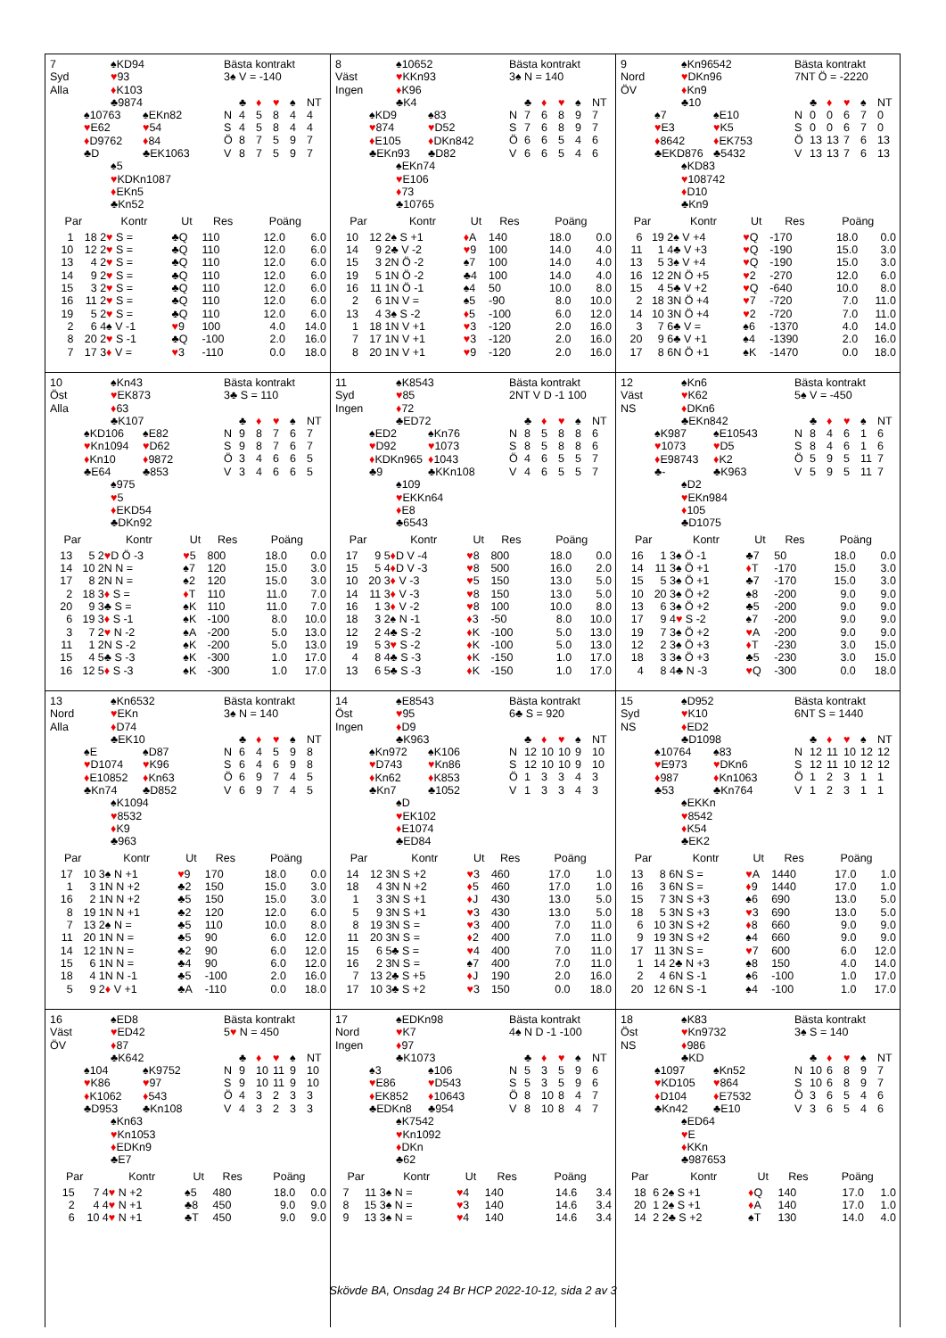7
Syd
Alla
♠KD94
♥93
♦K103
♣9874
♠10763
♥E62
♦D9762
♣D
♠EKn82
♥54
♦84
♣EK1063
♠5
♥KDKn1087
♦EKn5
♣Kn52
Bästa kontrakt
3♠ V = -140
| | ♣ | ♦ | ♥ | ♠ | NT |
| N | 4 | 5 | 8 | 4 | 4 |
| S | 4 | 5 | 8 | 4 | 4 |
| Ö | 8 | 7 | 5 | 9 | 7 |
| V | 8 | 7 | 5 | 9 | 7 |
| Par | | Kontr | Ut | Res | Poäng | |
| --- | --- | --- | --- | --- | --- | --- |
| 1 | 18 | 2 ♥ S = | ♣Q | 110 | 12.0 | 6.0 |
| 10 | 12 | 2 ♥ S = | ♣Q | 110 | 12.0 | 6.0 |
| 13 | 4 | 2 ♥ S = | ♣Q | 110 | 12.0 | 6.0 |
| 14 | 9 | 2 ♥ S = | ♣Q | 110 | 12.0 | 6.0 |
| 15 | 3 | 2 ♥ S = | ♣Q | 110 | 12.0 | 6.0 |
| 16 | 11 | 2 ♥ S = | ♣Q | 110 | 12.0 | 6.0 |
| 19 | 5 | 2 ♥ S = | ♣Q | 110 | 12.0 | 6.0 |
| 2 | 6 | 4♠ V -1 | ♥ 9 | 100 | 4.0 | 14.0 |
| 8 | 20 | 2 ♥ S -1 | ♣Q | -100 | 2.0 | 16.0 |
| 7 | 17 | 3 ♦ V = | ♥ 3 | -110 | 0.0 | 18.0 |
8
Väst
Ingen
♠10652
♥KKn93
♦K96
♣K4
♠KD9
♥874
♦E105
♣EKn93
♠83
♥D52
♦DKn842
♣D82
♠EKn74
♥E106
♦73
♣10765
Bästa kontrakt
3♠ N = 140
| | ♣ | ♦ | ♥ | ♠ | NT |
| N | 7 | 6 | 8 | 9 | 7 |
| S | 7 | 6 | 8 | 9 | 7 |
| Ö | 6 | 6 | 5 | 4 | 6 |
| V | 6 | 6 | 5 | 4 | 6 |
| Par | | Kontr | Ut | Res | Poäng | |
| --- | --- | --- | --- | --- | --- | --- |
| 10 | 12 | 2♠ S +1 | ♦ A | 140 | 18.0 | 0.0 |
| 14 | 9 | 2♣ V -2 | ♥ 9 | 100 | 14.0 | 4.0 |
| 15 | 3 | 2N Ö -2 | ♠7 | 100 | 14.0 | 4.0 |
| 19 | 5 | 1N Ö -2 | ♣4 | 100 | 14.0 | 4.0 |
| 16 | 11 | 1N Ö -1 | ♠4 | 50 | 10.0 | 8.0 |
| 2 | 6 | 1N V = | ♠5 | -90 | 8.0 | 10.0 |
| 13 | 4 | 3♠ S -2 | ♦ 5 | -100 | 6.0 | 12.0 |
| 1 | 18 | 1N V +1 | ♥ 3 | -120 | 2.0 | 16.0 |
| 7 | 17 | 1N V +1 | ♥ 3 | -120 | 2.0 | 16.0 |
| 8 | 20 | 1N V +1 | ♥ 9 | -120 | 2.0 | 16.0 |
9
Nord
ÖV
♠Kn96542
♥DKn96
♦Kn9
♣10
♠7
♥E3
♦8642
♣EKD876
♠E10
♥K5
♦EK753
♣5432
♠KD83
♥108742
♦D10
♣Kn9
Bästa kontrakt
7NT Ö = -2220
| | ♣ | ♦ | ♥ | ♠ | NT |
| N | 0 | 0 | 6 | 7 | 0 |
| S | 0 | 0 | 6 | 7 | 0 |
| Ö | 13 | 13 | 7 | 6 | 13 |
| V | 13 | 13 | 7 | 6 | 13 |
| Par | | Kontr | Ut | Res | Poäng | |
| --- | --- | --- | --- | --- | --- | --- |
| 6 | 19 | 2♠ V +4 | ♥ Q | -170 | 18.0 | 0.0 |
| 11 | 1 | 4♣ V +3 | ♥ Q | -190 | 15.0 | 3.0 |
| 13 | 5 | 3♠ V +4 | ♥ Q | -190 | 15.0 | 3.0 |
| 16 | 12 | 2N Ö +5 | ♥ 2 | -270 | 12.0 | 6.0 |
| 15 | 4 | 5♣ V +2 | ♥ Q | -640 | 10.0 | 8.0 |
| 2 | 18 | 3N Ö +4 | ♥ 7 | -720 | 7.0 | 11.0 |
| 14 | 10 | 3N Ö +4 | ♥ 2 | -720 | 7.0 | 11.0 |
| 3 | 7 | 6♣ V = | ♠6 | -1370 | 4.0 | 14.0 |
| 20 | 9 | 6♣ V +1 | ♠4 | -1390 | 2.0 | 16.0 |
| 17 | 8 | 6N Ö +1 | ♠K | -1470 | 0.0 | 18.0 |
10
Öst
Alla
♠Kn43
♥EK873
♦63
♣K107
♠KD106
♥Kn1094
♦Kn10
♣E64
♠E82
♥D62
♦9872
♣853
♠975
♥5
♦EKD54
♣DKn92
Bästa kontrakt
3♣ S = 110
| | ♣ | ♦ | ♥ | ♠ | NT |
| N | 9 | 8 | 7 | 6 | 7 |
| S | 9 | 8 | 7 | 6 | 7 |
| Ö | 3 | 4 | 6 | 6 | 5 |
| V | 3 | 4 | 6 | 6 | 5 |
| Par | | Kontr | Ut | Res | Poäng | |
| --- | --- | --- | --- | --- | --- | --- |
| 13 | 5 | 2 ♥ D Ö -3 | ♥ 5 | 800 | 18.0 | 0.0 |
| 14 | 10 | 2N N = | ♠7 | 120 | 15.0 | 3.0 |
| 17 | 8 | 2N N = | ♠2 | 120 | 15.0 | 3.0 |
| 2 | 18 | 3 ♦ S = | ♦ T | 110 | 11.0 | 7.0 |
| 20 | 9 | 3♣ S = | ♠K | 110 | 11.0 | 7.0 |
| 6 | 19 | 3 ♦ S -1 | ♠K | -100 | 8.0 | 10.0 |
| 3 | 7 | 2 ♥ N -2 | ♠A | -200 | 5.0 | 13.0 |
| 11 | 1 | 2N S -2 | ♠K | -200 | 5.0 | 13.0 |
| 15 | 4 | 5♣ S -3 | ♠K | -300 | 1.0 | 17.0 |
| 16 | 12 | 5 ♦ S -3 | ♠K | -300 | 1.0 | 17.0 |
11
Syd
Ingen
♠K8543
♥85
♦72
♣ED72
♠ED2
♥D92
♦KDKn965
♣9
♠Kn76
♥1073
♦1043
♣KKn108
♠109
♥EKKn64
♦E8
♣6543
Bästa kontrakt
2NT V D -1 100
| | ♣ | ♦ | ♥ | ♠ | NT |
| N | 8 | 5 | 8 | 8 | 6 |
| S | 8 | 5 | 8 | 8 | 6 |
| Ö | 4 | 6 | 5 | 5 | 7 |
| V | 4 | 6 | 5 | 5 | 7 |
| Par | | Kontr | Ut | Res | Poäng | |
| --- | --- | --- | --- | --- | --- | --- |
| 17 | 9 | 5 ♦ D V -4 | ♥ 8 | 800 | 18.0 | 0.0 |
| 15 | 5 | 4 ♦ D V -3 | ♥ 8 | 500 | 16.0 | 2.0 |
| 10 | 20 | 3 ♦ V -3 | ♥ 5 | 150 | 13.0 | 5.0 |
| 14 | 11 | 3 ♦ V -3 | ♥ 8 | 150 | 13.0 | 5.0 |
| 16 | 1 | 3 ♦ V -2 | ♥ 8 | 100 | 10.0 | 8.0 |
| 18 | 3 | 2♠ N -1 | ♦ 3 | -50 | 8.0 | 10.0 |
| 12 | 2 | 4♣ S -2 | ♦ K | -100 | 5.0 | 13.0 |
| 19 | 5 | 3 ♥ S -2 | ♦ K | -100 | 5.0 | 13.0 |
| 4 | 8 | 4♣ S -3 | ♦ K | -150 | 1.0 | 17.0 |
| 13 | 6 | 5♣ S -3 | ♦ K | -150 | 1.0 | 17.0 |
12
Väst
NS
♠Kn6
♥K62
♦DKn6
♣EKn842
♠K987
♥1073
♦E98743
♣-
♠E10543
♥D5
♦K2
♣K963
♠D2
♥EKn984
♦105
♣D1075
Bästa kontrakt
5♠ V = -450
| | ♣ | ♦ | ♥ | ♠ | NT |
| N | 8 | 4 | 6 | 1 | 6 |
| S | 8 | 4 | 6 | 1 | 6 |
| Ö | 5 | 9 | 5 | 11 | 7 |
| V | 5 | 9 | 5 | 11 | 7 |
| Par | | Kontr | Ut | Res | Poäng | |
| --- | --- | --- | --- | --- | --- | --- |
| 16 | 1 | 3♠ Ö -1 | ♣7 | 50 | 18.0 | 0.0 |
| 14 | 11 | 3♠ Ö +1 | ♦ T | -170 | 15.0 | 3.0 |
| 15 | 5 | 3♠ Ö +1 | ♣7 | -170 | 15.0 | 3.0 |
| 10 | 20 | 3♠ Ö +2 | ♠8 | -200 | 9.0 | 9.0 |
| 13 | 6 | 3♠ Ö +2 | ♣5 | -200 | 9.0 | 9.0 |
| 17 | 9 | 4 ♥ S -2 | ♠7 | -200 | 9.0 | 9.0 |
| 19 | 7 | 3♠ Ö +2 | ♥ A | -200 | 9.0 | 9.0 |
| 12 | 2 | 3♠ Ö +3 | ♦ T | -230 | 3.0 | 15.0 |
| 18 | 3 | 3♠ Ö +3 | ♣5 | -230 | 3.0 | 15.0 |
| 4 | 8 | 4♣ N -3 | ♥ Q | -300 | 0.0 | 18.0 |
13
Nord
Alla
♠Kn6532
♥EKn
♦D74
♣EK10
♠E
♥D1074
♦E10852
♣Kn74
♠D87
♥K96
♦Kn63
♣D852
♠K1094
♥8532
♦K9
♣963
Bästa kontrakt
3♠ N = 140
| | ♣ | ♦ | ♥ | ♠ | NT |
| N | 6 | 4 | 5 | 9 | 8 |
| S | 6 | 4 | 6 | 9 | 8 |
| Ö | 6 | 9 | 7 | 4 | 5 |
| V | 6 | 9 | 7 | 4 | 5 |
| Par | | Kontr | Ut | Res | Poäng | |
| --- | --- | --- | --- | --- | --- | --- |
| 17 | 10 | 3♠ N +1 | ♥ 9 | 170 | 18.0 | 0.0 |
| 1 | 3 | 1N N +2 | ♣2 | 150 | 15.0 | 3.0 |
| 16 | 2 | 1N N +2 | ♣5 | 150 | 15.0 | 3.0 |
| 8 | 19 | 1N N +1 | ♣2 | 120 | 12.0 | 6.0 |
| 7 | 13 | 2♠ N = | ♣5 | 110 | 10.0 | 8.0 |
| 11 | 20 | 1N N = | ♣5 | 90 | 6.0 | 12.0 |
| 14 | 12 | 1N N = | ♣2 | 90 | 6.0 | 12.0 |
| 15 | 6 | 1N N = | ♣4 | 90 | 6.0 | 12.0 |
| 18 | 4 | 1N N -1 | ♣5 | -100 | 2.0 | 16.0 |
| 5 | 9 | 2 ♦ V +1 | ♣A | -110 | 0.0 | 18.0 |
14
Öst
Ingen
♠E8543
♥95
♦D9
♣K963
♠Kn972
♥D743
♦Kn62
♣Kn7
♠K106
♥Kn86
♦K853
♣1052
♠D
♥EK102
♦E1074
♣ED84
Bästa kontrakt
6♣ S = 920
| | ♣ | ♦ | ♥ | ♠ | NT |
| N | 12 | 10 | 10 | 9 | 10 |
| S | 12 | 10 | 10 | 9 | 10 |
| Ö | 1 | 3 | 3 | 4 | 3 |
| V | 1 | 3 | 3 | 4 | 3 |
| Par | | Kontr | Ut | Res | Poäng | |
| --- | --- | --- | --- | --- | --- | --- |
| 14 | 12 | 3N S +2 | ♥ 3 | 460 | 17.0 | 1.0 |
| 18 | 4 | 3N N +2 | ♦ 5 | 460 | 17.0 | 1.0 |
| 1 | 3 | 3N S +1 | ♦ J | 430 | 13.0 | 5.0 |
| 5 | 9 | 3N S +1 | ♥ 3 | 430 | 13.0 | 5.0 |
| 8 | 19 | 3N S = | ♥ 3 | 400 | 7.0 | 11.0 |
| 11 | 20 | 3N S = | ♦ 2 | 400 | 7.0 | 11.0 |
| 15 | 6 | 5♣ S = | ♥ 4 | 400 | 7.0 | 11.0 |
| 16 | 2 | 3N S = | ♠7 | 400 | 7.0 | 11.0 |
| 7 | 13 | 2♣ S +5 | ♦ J | 190 | 2.0 | 16.0 |
| 17 | 10 | 3♣ S +2 | ♥ 3 | 150 | 0.0 | 18.0 |
15
Syd
NS
♠D952
♥K10
♦ED2
♣D1098
♠10764
♥E973
♦987
♣53
♠83
♥DKn6
♦Kn1063
♣Kn764
♠EKKn
♥8542
♦K54
♣EK2
Bästa kontrakt
6NT S = 1440
| | ♣ | ♦ | ♥ | ♠ | NT |
| N | 12 | 11 | 10 | 12 | 12 |
| S | 12 | 11 | 10 | 12 | 12 |
| Ö | 1 | 2 | 3 | 1 | 1 |
| V | 1 | 2 | 3 | 1 | 1 |
| Par | | Kontr | Ut | Res | Poäng | |
| --- | --- | --- | --- | --- | --- | --- |
| 13 | 8 | 6N S = | ♥ A | 1440 | 17.0 | 1.0 |
| 16 | 3 | 6N S = | ♦ 9 | 1440 | 17.0 | 1.0 |
| 15 | 7 | 3N S +3 | ♠6 | 690 | 13.0 | 5.0 |
| 18 | 5 | 3N S +3 | ♥ 3 | 690 | 13.0 | 5.0 |
| 6 | 10 | 3N S +2 | ♦ 8 | 660 | 9.0 | 9.0 |
| 9 | 19 | 3N S +2 | ♠4 | 660 | 9.0 | 9.0 |
| 17 | 11 | 3N S = | ♥ 7 | 600 | 6.0 | 12.0 |
| 1 | 14 | 2♣ N +3 | ♠8 | 150 | 4.0 | 14.0 |
| 2 | 4 | 6N S -1 | ♠6 | -100 | 1.0 | 17.0 |
| 20 | 12 | 6N S -1 | ♠4 | -100 | 1.0 | 17.0 |
16
Väst
ÖV
♠ED8
♥ED42
♦87
♣K642
♠104
♥K86
♦K1062
♣D953
♠K9752
♥97
♦543
♣Kn108
♠Kn63
♥Kn1053
♦EDKn9
♣E7
Bästa kontrakt
5♥ N = 450
| | ♣ | ♦ | ♥ | ♠ | NT |
| N | 9 | 10 | 11 | 9 | 10 |
| S | 9 | 10 | 11 | 9 | 10 |
| Ö | 4 | 3 | 2 | 3 | 3 |
| V | 4 | 3 | 2 | 3 | 3 |
| Par | | Kontr | Ut | Res | Poäng | |
| --- | --- | --- | --- | --- | --- | --- |
| 15 | 7 | 4 ♥ N +2 | ♠5 | 480 | 18.0 | 0.0 |
| 2 | 4 | 4 ♥ N +1 | ♣8 | 450 | 9.0 | 9.0 |
| 6 | 10 | 4 ♥ N +1 | ♣T | 450 | 9.0 | 9.0 |
17
Nord
Ingen
♠EDKn98
♥K7
♦97
♣K1073
♠3
♥E86
♦EK852
♣EDKn8
♠106
♥D543
♦10643
♣954
♠K7542
♥Kn1092
♦DKn
♣62
Bästa kontrakt
4♠ N D -1 -100
| | ♣ | ♦ | ♥ | ♠ | NT |
| N | 5 | 3 | 5 | 9 | 6 |
| S | 5 | 3 | 5 | 9 | 6 |
| Ö | 8 | 10 | 8 | 4 | 7 |
| V | 8 | 10 | 8 | 4 | 7 |
| Par | | Kontr | Ut | Res | Poäng | |
| --- | --- | --- | --- | --- | --- | --- |
| 7 | 11 | 3♠ N = | ♥ 4 | 140 | 14.6 | 3.4 |
| 8 | 15 | 3♠ N = | ♥ 3 | 140 | 14.6 | 3.4 |
| 9 | 13 | 3♠ N = | ♥ 4 | 140 | 14.6 | 3.4 |
18
Öst
NS
♠K83
♥Kn9732
♦986
♣KD
♠1097
♥KD105
♦D104
♣Kn42
♠Kn52
♥864
♦E7532
♣E10
♠ED64
♥E
♦KKn
♣987653
Bästa kontrakt
3♠ S = 140
| | ♣ | ♦ | ♥ | ♠ | NT |
| N | 10 | 6 | 8 | 9 | 7 |
| S | 10 | 6 | 8 | 9 | 7 |
| Ö | 3 | 6 | 5 | 4 | 6 |
| V | 3 | 6 | 5 | 4 | 6 |
| Par | | Kontr | Ut | Res | Poäng | |
| --- | --- | --- | --- | --- | --- | --- |
| 18 | 6 | 2♠ S +1 | ♦ Q | 140 | 17.0 | 1.0 |
| 20 | 1 | 2♠ S +1 | ♦ A | 140 | 17.0 | 1.0 |
| 14 | 2 | 2♣ S +2 | ♠T | 130 | 14.0 | 4.0 |
Skövde BA, Onsdag 24 Br HCP 2022-10-12, sida 2 av 3